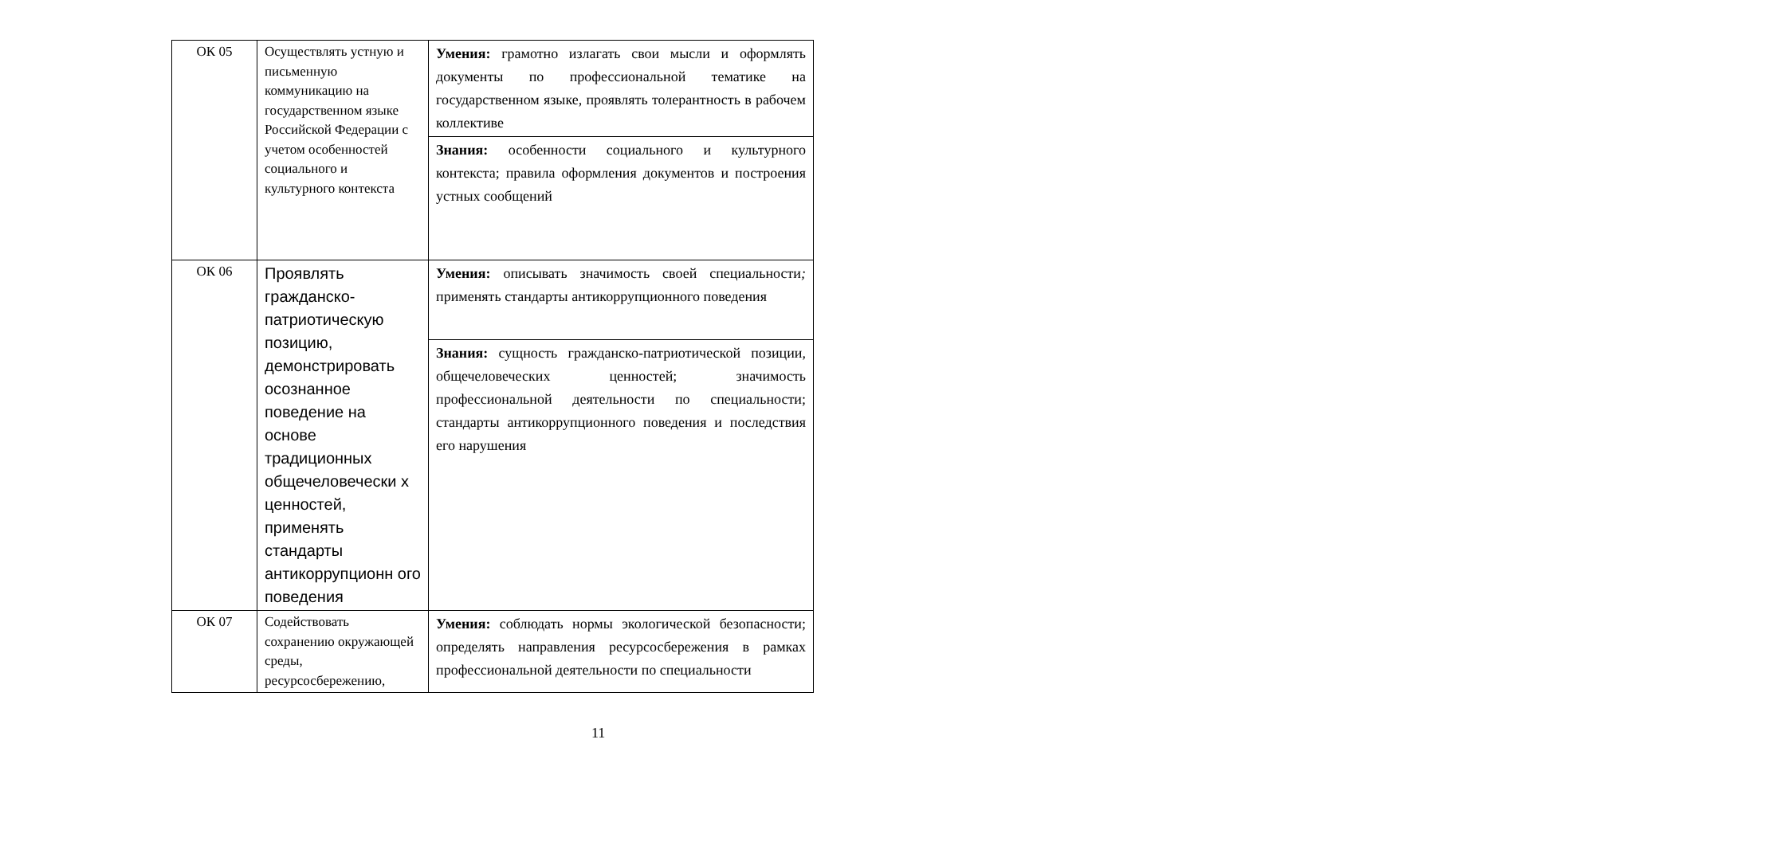| ОК 05 | Осуществлять устную и письменную коммуникацию на государственном языке Российской Федерации с учетом особенностей социального и культурного контекста | Умения: грамотно излагать свои мысли и оформлять документы по профессиональной тематике на государственном языке, проявлять толерантность в рабочем коллективе |
| | | Знания: особенности социального и культурного контекста; правила оформления документов и построения устных сообщений |
| ОК 06 | Проявлять гражданско-патриотическую позицию, демонстрировать осознанное поведение на основе традиционных общечеловечески х ценностей, применять стандарты антикоррупционн ого поведения | Умения: описывать значимость своей специальности ; применять стандарты антикоррупционного поведения |
| | | Знания: сущность гражданско-патриотической позиции, общечеловеческих ценностей; значимость профессиональной деятельности по специальности; стандарты антикоррупционного поведения и последствия его нарушения |
| ОК 07 | Содействовать сохранению окружающей среды, ресурсосбережению, | Умения: соблюдать нормы экологической безопасности; определять направления ресурсосбережения в рамках профессиональной деятельности по специальности |
11